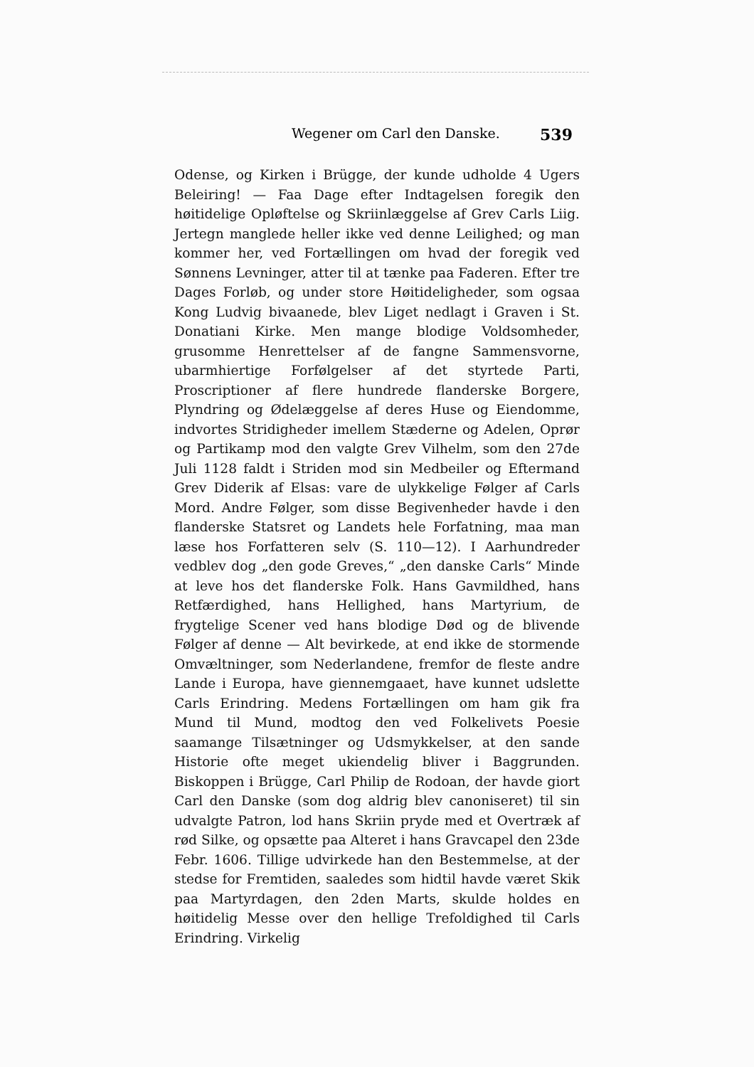Wegener om Carl den Danske. 539
Odense, og Kirken i Brügge, der kunde udholde 4 Ugers Beleiring! — Faa Dage efter Indtagelsen foregik den høitidelige Opløftelse og Skriinlæggelse af Grev Carls Liig. Jertegn manglede heller ikke ved denne Leilighed; og man kommer her, ved Fortællingen om hvad der foregik ved Sønnens Levninger, atter til at tænke paa Faderen. Efter tre Dages Forløb, og under store Høitideligheder, som ogsaa Kong Ludvig bivaanede, blev Liget nedlagt i Graven i St. Donatiani Kirke. Men mange blodige Voldsomheder, grusomme Henrettelser af de fangne Sammensvorne, ubarmhiertige Forfølgelser af det styrtede Parti, Proscriptioner af flere hundrede flanderske Borgere, Plyndring og Ødelæggelse af deres Huse og Eiendomme, indvortes Stridigheder imellem Stæderne og Adelen, Oprør og Partikamp mod den valgte Grev Vilhelm, som den 27de Juli 1128 faldt i Striden mod sin Medbeiler og Eftermand Grev Diderik af Elsas: vare de ulykkelige Følger af Carls Mord. Andre Følger, som disse Begivenheder havde i den flanderske Statsret og Landets hele Forfatning, maa man læse hos Forfatteren selv (S. 110—12). I Aarhundreder vedblev dog „den gode Greves,“ „den danske Carls“ Minde at leve hos det flanderske Folk. Hans Gavmildhed, hans Retfærdighed, hans Hellighed, hans Martyrium, de frygtelige Scener ved hans blodige Død og de blivende Følger af denne — Alt bevirkede, at end ikke de stormende Omvæltninger, som Nederlandene, fremfor de fleste andre Lande i Europa, have giennemgaaet, have kunnet udslette Carls Erindring. Medens Fortællingen om ham gik fra Mund til Mund, modtog den ved Folkelivets Poesie saamange Tilsætninger og Udsmykkelser, at den sande Historie ofte meget ukiendelig bliver i Baggrunden. Biskoppen i Brügge, Carl Philip de Rodoan, der havde giort Carl den Danske (som dog aldrig blev canoniseret) til sin udvalgte Patron, lod hans Skriin pryde med et Overtræk af rød Silke, og opsætte paa Alteret i hans Gravcapel den 23de Febr. 1606. Tillige udvirkede han den Bestemmelse, at der stedse for Fremtiden, saaledes som hidtil havde været Skik paa Martyrdagen, den 2den Marts, skulde holdes en høitidelig Messe over den hellige Trefoldighed til Carls Erindring. Virkelig